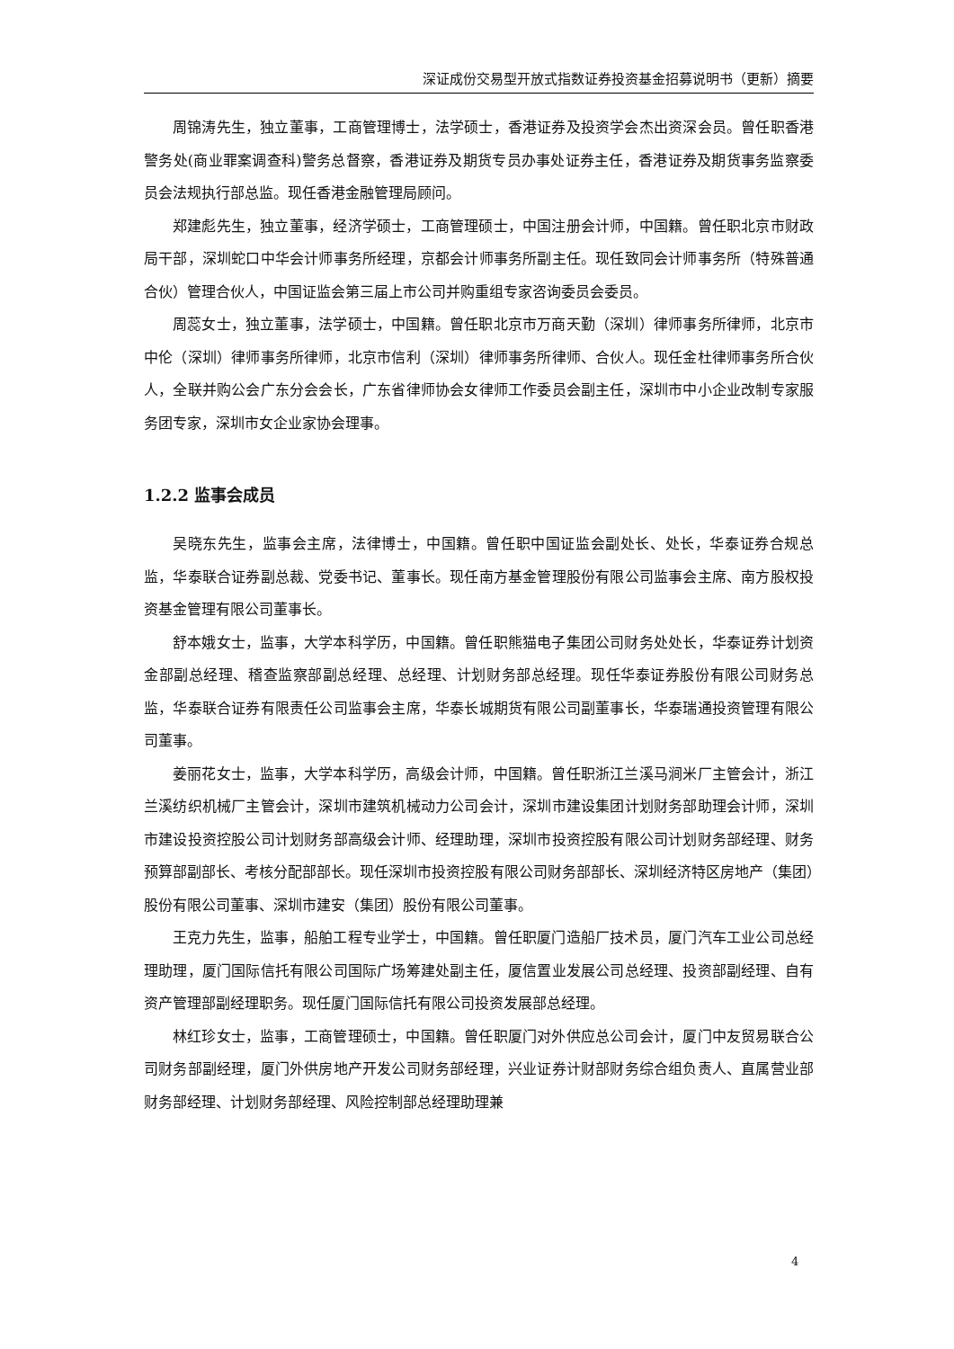深证成份交易型开放式指数证券投资基金招募说明书（更新）摘要
周锦涛先生，独立董事，工商管理博士，法学硕士，香港证券及投资学会杰出资深会员。曾任职香港警务处(商业罪案调查科)警务总督察，香港证券及期货专员办事处证券主任，香港证券及期货事务监察委员会法规执行部总监。现任香港金融管理局顾问。
郑建彪先生，独立董事，经济学硕士，工商管理硕士，中国注册会计师，中国籍。曾任职北京市财政局干部，深圳蛇口中华会计师事务所经理，京都会计师事务所副主任。现任致同会计师事务所（特殊普通合伙）管理合伙人，中国证监会第三届上市公司并购重组专家咨询委员会委员。
周蕊女士，独立董事，法学硕士，中国籍。曾任职北京市万商天勤（深圳）律师事务所律师，北京市中伦（深圳）律师事务所律师，北京市信利（深圳）律师事务所律师、合伙人。现任金杜律师事务所合伙人，全联并购公会广东分会会长，广东省律师协会女律师工作委员会副主任，深圳市中小企业改制专家服务团专家，深圳市女企业家协会理事。
1.2.2 监事会成员
吴晓东先生，监事会主席，法律博士，中国籍。曾任职中国证监会副处长、处长，华泰证券合规总监，华泰联合证券副总裁、党委书记、董事长。现任南方基金管理股份有限公司监事会主席、南方股权投资基金管理有限公司董事长。
舒本娥女士，监事，大学本科学历，中国籍。曾任职熊猫电子集团公司财务处处长，华泰证券计划资金部副总经理、稽查监察部副总经理、总经理、计划财务部总经理。现任华泰证券股份有限公司财务总监，华泰联合证券有限责任公司监事会主席，华泰长城期货有限公司副董事长，华泰瑞通投资管理有限公司董事。
姜丽花女士，监事，大学本科学历，高级会计师，中国籍。曾任职浙江兰溪马涧米厂主管会计，浙江兰溪纺织机械厂主管会计，深圳市建筑机械动力公司会计，深圳市建设集团计划财务部助理会计师，深圳市建设投资控股公司计划财务部高级会计师、经理助理，深圳市投资控股有限公司计划财务部经理、财务预算部副部长、考核分配部部长。现任深圳市投资控股有限公司财务部部长、深圳经济特区房地产（集团）股份有限公司董事、深圳市建安（集团）股份有限公司董事。
王克力先生，监事，船舶工程专业学士，中国籍。曾任职厦门造船厂技术员，厦门汽车工业公司总经理助理，厦门国际信托有限公司国际广场筹建处副主任，厦信置业发展公司总经理、投资部副经理、自有资产管理部副经理职务。现任厦门国际信托有限公司投资发展部总经理。
林红珍女士，监事，工商管理硕士，中国籍。曾任职厦门对外供应总公司会计，厦门中友贸易联合公司财务部副经理，厦门外供房地产开发公司财务部经理，兴业证券计财部财务综合组负责人、直属营业部财务部经理、计划财务部经理、风险控制部总经理助理兼
4